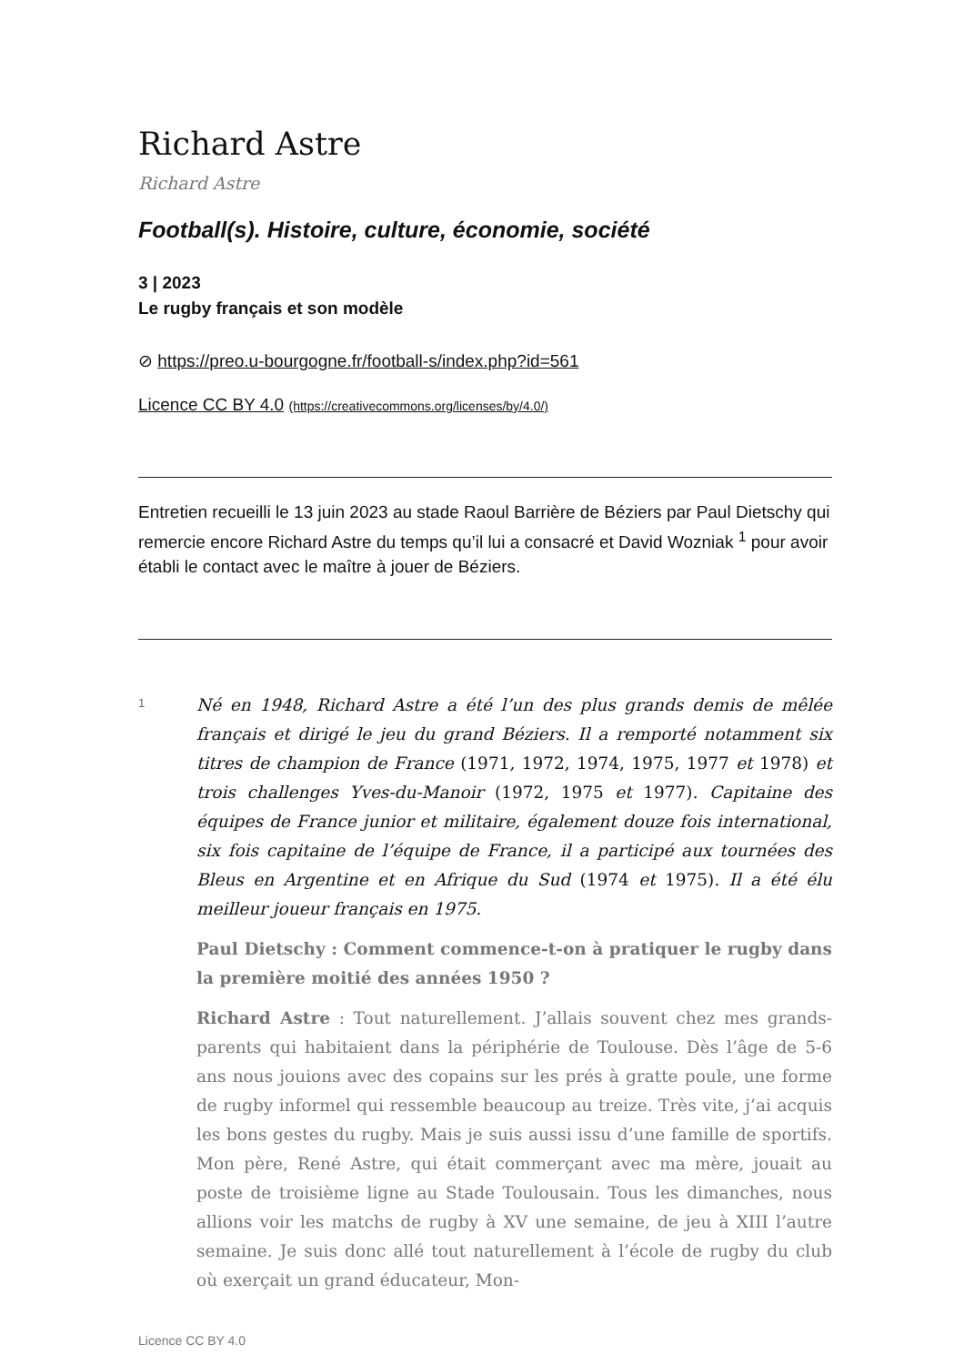Richard Astre
Richard Astre
Football(s). Histoire, culture, économie, société
3 | 2023
Le rugby français et son modèle
⊘ https://preo.u-bourgogne.fr/football-s/index.php?id=561
Licence CC BY 4.0 (https://creativecommons.org/licenses/by/4.0/)
Entretien recueilli le 13 juin 2023 au stade Raoul Barrière de Béziers par Paul Dietschy qui remercie encore Richard Astre du temps qu’il lui a consacré et David Wozniak <sup>1</sup> pour avoir établi le contact avec le maître à jouer de Béziers.
1
Né en 1948, Richard Astre a été l’un des plus grands demis de mêlée français et dirigé le jeu du grand Béziers. Il a remporté notamment six titres de champion de France (1971, 1972, 1974, 1975, 1977 et 1978) et trois challenges Yves-du-Manoir (1972, 1975 et 1977). Capitaine des équipes de France junior et militaire, également douze fois international, six fois capitaine de l’équipe de France, il a participé aux tournées des Bleus en Argentine et en Afrique du Sud (1974 et 1975). Il a été élu meilleur joueur français en 1975.
Paul Dietschy : Comment commence-t-on à pratiquer le rugby dans la première moitié des années 1950 ?
Richard Astre : Tout naturellement. J’allais souvent chez mes grands-parents qui habitaient dans la périphérie de Toulouse. Dès l’âge de 5-6 ans nous jouions avec des copains sur les prés à gratte poule, une forme de rugby informel qui ressemble beaucoup au treize. Très vite, j’ai acquis les bons gestes du rugby. Mais je suis aussi issu d’une famille de sportifs. Mon père, René Astre, qui était commerçant avec ma mère, jouait au poste de troisième ligne au Stade Toulousain. Tous les dimanches, nous allions voir les matchs de rugby à XV une semaine, de jeu à XIII l’autre semaine. Je suis donc allé tout naturellement à l’école de rugby du club où exerçait un grand éducateur, Mon-
Licence CC BY 4.0